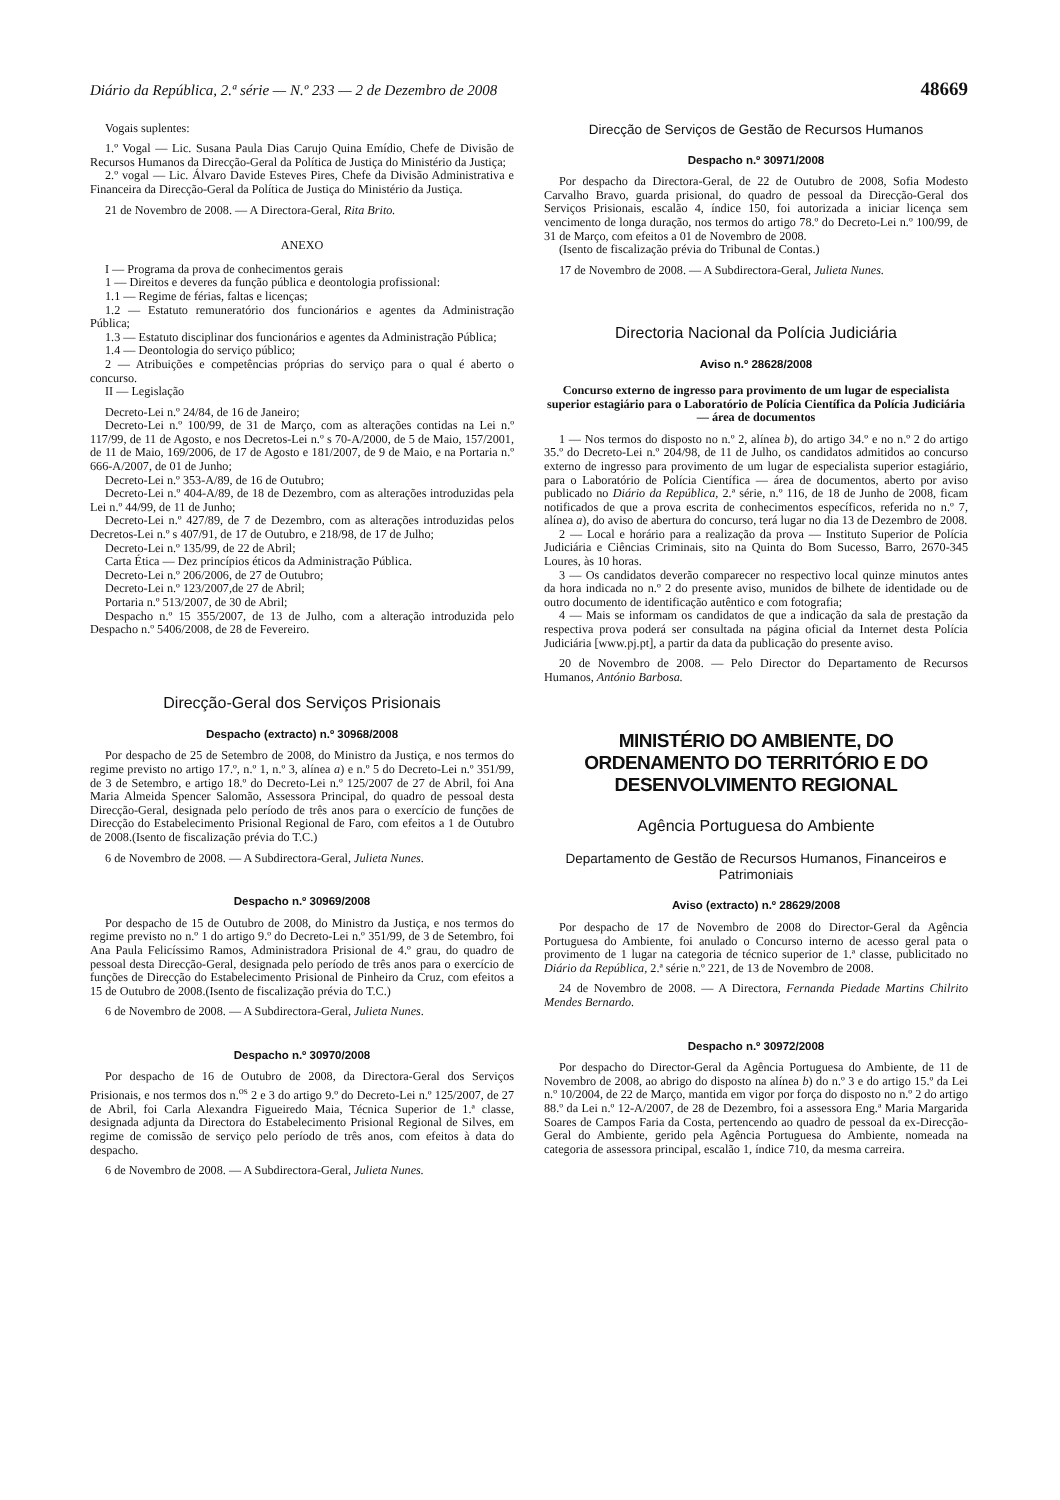Diário da República, 2.ª série — N.º 233 — 2 de Dezembro de 2008 48669
Vogais suplentes:
1.º Vogal — Lic. Susana Paula Dias Carujo Quina Emídio, Chefe de Divisão de Recursos Humanos da Direcção-Geral da Política de Justiça do Ministério da Justiça;
2.º vogal — Lic. Álvaro Davide Esteves Pires, Chefe da Divisão Administrativa e Financeira da Direcção-Geral da Política de Justiça do Ministério da Justiça.
21 de Novembro de 2008. — A Directora-Geral, Rita Brito.
ANEXO
I — Programa da prova de conhecimentos gerais
1 — Direitos e deveres da função pública e deontologia profissional:
1.1 — Regime de férias, faltas e licenças;
1.2 — Estatuto remuneratório dos funcionários e agentes da Administração Pública;
1.3 — Estatuto disciplinar dos funcionários e agentes da Administração Pública;
1.4 — Deontologia do serviço público;
2 — Atribuições e competências próprias do serviço para o qual é aberto o concurso.
II — Legislação
Decreto-Lei n.º 24/84, de 16 de Janeiro;
Decreto-Lei n.º 100/99, de 31 de Março, com as alterações contidas na Lei n.º 117/99, de 11 de Agosto, e nos Decretos-Lei n.º s 70-A/2000, de 5 de Maio, 157/2001, de 11 de Maio, 169/2006, de 17 de Agosto e 181/2007, de 9 de Maio, e na Portaria n.º 666-A/2007, de 01 de Junho;
Decreto-Lei n.º 353-A/89, de 16 de Outubro;
Decreto-Lei n.º 404-A/89, de 18 de Dezembro, com as alterações introduzidas pela Lei n.º 44/99, de 11 de Junho;
Decreto-Lei n.º 427/89, de 7 de Dezembro, com as alterações introduzidas pelos Decretos-Lei n.º s 407/91, de 17 de Outubro, e 218/98, de 17 de Julho;
Decreto-Lei n.º 135/99, de 22 de Abril;
Carta Ética — Dez princípios éticos da Administração Pública.
Decreto-Lei n.º 206/2006, de 27 de Outubro;
Decreto-Lei n.º 123/2007,de 27 de Abril;
Portaria n.º 513/2007, de 30 de Abril;
Despacho n.º 15 355/2007, de 13 de Julho, com a alteração introduzida pelo Despacho n.º 5406/2008, de 28 de Fevereiro.
Direcção-Geral dos Serviços Prisionais
Despacho (extracto) n.º 30968/2008
Por despacho de 25 de Setembro de 2008, do Ministro da Justiça, e nos termos do regime previsto no artigo 17.º, n.º 1, n.º 3, alínea a) e n.º 5 do Decreto-Lei n.º 351/99, de 3 de Setembro, e artigo 18.º do Decreto-Lei n.º 125/2007 de 27 de Abril, foi Ana Maria Almeida Spencer Salomão, Assessora Principal, do quadro de pessoal desta Direcção-Geral, designada pelo período de três anos para o exercício de funções de Direcção do Estabelecimento Prisional Regional de Faro, com efeitos a 1 de Outubro de 2008.(Isento de fiscalização prévia do T.C.)
6 de Novembro de 2008. — A Subdirectora-Geral, Julieta Nunes.
Despacho n.º 30969/2008
Por despacho de 15 de Outubro de 2008, do Ministro da Justiça, e nos termos do regime previsto no n.º 1 do artigo 9.º do Decreto-Lei n.º 351/99, de 3 de Setembro, foi Ana Paula Felicíssimo Ramos, Administradora Prisional de 4.º grau, do quadro de pessoal desta Direcção-Geral, designada pelo período de três anos para o exercício de funções de Direcção do Estabelecimento Prisional de Pinheiro da Cruz, com efeitos a 15 de Outubro de 2008.(Isento de fiscalização prévia do T.C.)
6 de Novembro de 2008. — A Subdirectora-Geral, Julieta Nunes.
Despacho n.º 30970/2008
Por despacho de 16 de Outubro de 2008, da Directora-Geral dos Serviços Prisionais, e nos termos dos n.<sup>os</sup> 2 e 3 do artigo 9.º do Decreto-Lei n.º 125/2007, de 27 de Abril, foi Carla Alexandra Figueiredo Maia, Técnica Superior de 1.ª classe, designada adjunta da Directora do Estabelecimento Prisional Regional de Silves, em regime de comissão de serviço pelo período de três anos, com efeitos à data do despacho.
6 de Novembro de 2008. — A Subdirectora-Geral, Julieta Nunes.
Direcção de Serviços de Gestão de Recursos Humanos
Despacho n.º 30971/2008
Por despacho da Directora-Geral, de 22 de Outubro de 2008, Sofia Modesto Carvalho Bravo, guarda prisional, do quadro de pessoal da Direcção-Geral dos Serviços Prisionais, escalão 4, índice 150, foi autorizada a iniciar licença sem vencimento de longa duração, nos termos do artigo 78.º do Decreto-Lei n.º 100/99, de 31 de Março, com efeitos a 01 de Novembro de 2008.
(Isento de fiscalização prévia do Tribunal de Contas.)
17 de Novembro de 2008. — A Subdirectora-Geral, Julieta Nunes.
Directoria Nacional da Polícia Judiciária
Aviso n.º 28628/2008
Concurso externo de ingresso para provimento de um lugar de especialista superior estagiário para o Laboratório de Polícia Científica da Polícia Judiciária — área de documentos
1 — Nos termos do disposto no n.º 2, alínea b), do artigo 34.º e no n.º 2 do artigo 35.º do Decreto-Lei n.º 204/98, de 11 de Julho, os candidatos admitidos ao concurso externo de ingresso para provimento de um lugar de especialista superior estagiário, para o Laboratório de Polícia Científica — área de documentos, aberto por aviso publicado no Diário da República, 2.ª série, n.º 116, de 18 de Junho de 2008, ficam notificados de que a prova escrita de conhecimentos específicos, referida no n.º 7, alínea a), do aviso de abertura do concurso, terá lugar no dia 13 de Dezembro de 2008.
2 — Local e horário para a realização da prova — Instituto Superior de Polícia Judiciária e Ciências Criminais, sito na Quinta do Bom Sucesso, Barro, 2670-345 Loures, às 10 horas.
3 — Os candidatos deverão comparecer no respectivo local quinze minutos antes da hora indicada no n.º 2 do presente aviso, munidos de bilhete de identidade ou de outro documento de identificação autêntico e com fotografia;
4 — Mais se informam os candidatos de que a indicação da sala de prestação da respectiva prova poderá ser consultada na página oficial da Internet desta Polícia Judiciária [www.pj.pt], a partir da data da publicação do presente aviso.
20 de Novembro de 2008. — Pelo Director do Departamento de Recursos Humanos, António Barbosa.
MINISTÉRIO DO AMBIENTE, DO ORDENAMENTO DO TERRITÓRIO E DO DESENVOLVIMENTO REGIONAL
Agência Portuguesa do Ambiente
Departamento de Gestão de Recursos Humanos, Financeiros e Patrimoniais
Aviso (extracto) n.º 28629/2008
Por despacho de 17 de Novembro de 2008 do Director-Geral da Agência Portuguesa do Ambiente, foi anulado o Concurso interno de acesso geral pata o provimento de 1 lugar na categoria de técnico superior de 1.ª classe, publicitado no Diário da República, 2.ª série n.º 221, de 13 de Novembro de 2008.
24 de Novembro de 2008. — A Directora, Fernanda Piedade Martins Chilrito Mendes Bernardo.
Despacho n.º 30972/2008
Por despacho do Director-Geral da Agência Portuguesa do Ambiente, de 11 de Novembro de 2008, ao abrigo do disposto na alínea b) do n.º 3 e do artigo 15.º da Lei n.º 10/2004, de 22 de Março, mantida em vigor por força do disposto no n.º 2 do artigo 88.º da Lei n.º 12-A/2007, de 28 de Dezembro, foi a assessora Eng.ª Maria Margarida Soares de Campos Faria da Costa, pertencendo ao quadro de pessoal da ex-Direcção-Geral do Ambiente, gerido pela Agência Portuguesa do Ambiente, nomeada na categoria de assessora principal, escalão 1, índice 710, da mesma carreira.